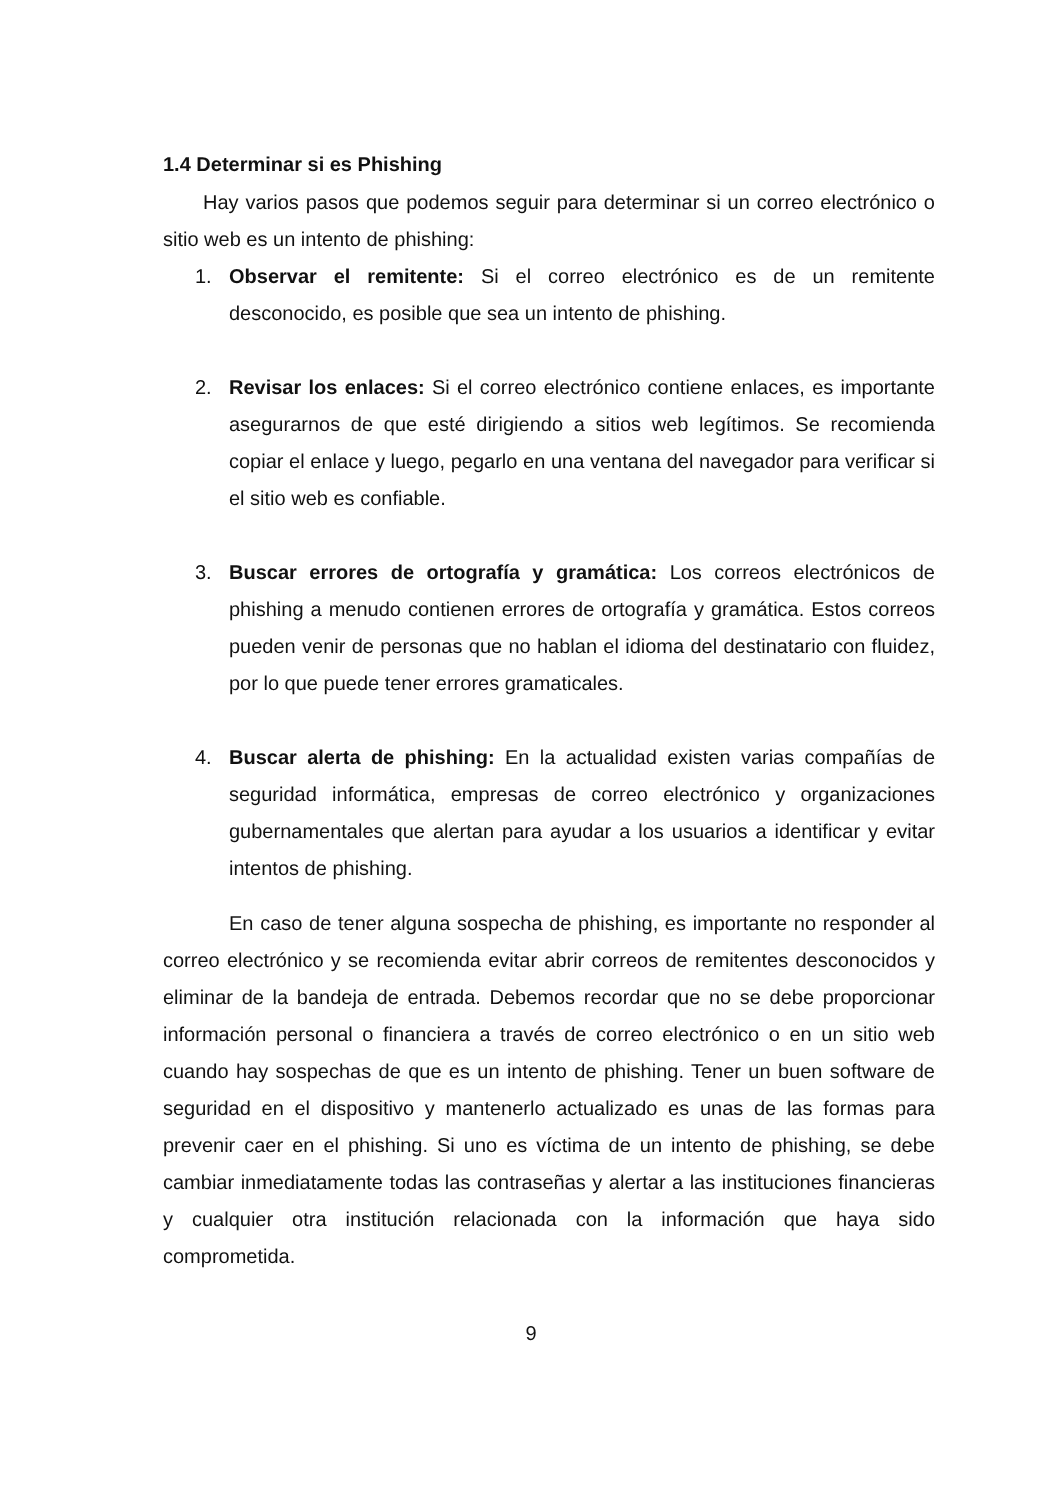1.4 Determinar si es Phishing
Hay varios pasos que podemos seguir para determinar si un correo electrónico o sitio web es un intento de phishing:
1. Observar el remitente: Si el correo electrónico es de un remitente desconocido, es posible que sea un intento de phishing.
2. Revisar los enlaces: Si el correo electrónico contiene enlaces, es importante asegurarnos de que esté dirigiendo a sitios web legítimos. Se recomienda copiar el enlace y luego, pegarlo en una ventana del navegador para verificar si el sitio web es confiable.
3. Buscar errores de ortografía y gramática: Los correos electrónicos de phishing a menudo contienen errores de ortografía y gramática. Estos correos pueden venir de personas que no hablan el idioma del destinatario con fluidez, por lo que puede tener errores gramaticales.
4. Buscar alerta de phishing: En la actualidad existen varias compañías de seguridad informática, empresas de correo electrónico y organizaciones gubernamentales que alertan para ayudar a los usuarios a identificar y evitar intentos de phishing.
En caso de tener alguna sospecha de phishing, es importante no responder al correo electrónico y se recomienda evitar abrir correos de remitentes desconocidos y eliminar de la bandeja de entrada. Debemos recordar que no se debe proporcionar información personal o financiera a través de correo electrónico o en un sitio web cuando hay sospechas de que es un intento de phishing. Tener un buen software de seguridad en el dispositivo y mantenerlo actualizado es unas de las formas para prevenir caer en el phishing. Si uno es víctima de un intento de phishing, se debe cambiar inmediatamente todas las contraseñas y alertar a las instituciones financieras y cualquier otra institución relacionada con la información que haya sido comprometida.
9